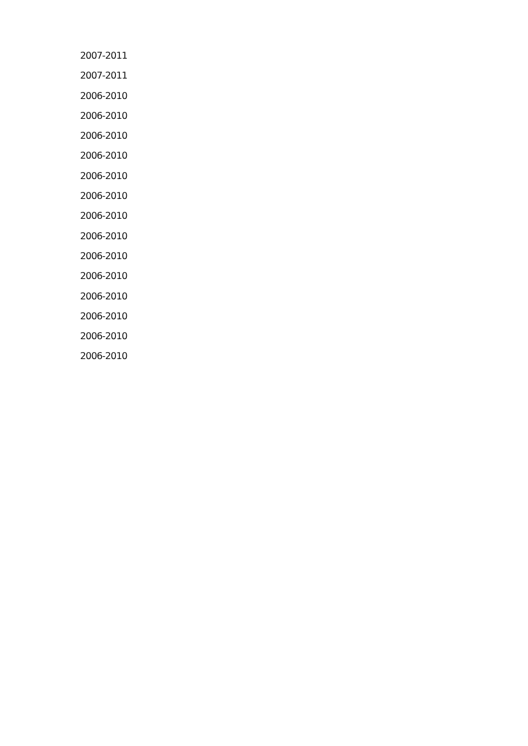2007-2011
2007-2011
2006-2010
2006-2010
2006-2010
2006-2010
2006-2010
2006-2010
2006-2010
2006-2010
2006-2010
2006-2010
2006-2010
2006-2010
2006-2010
2006-2010